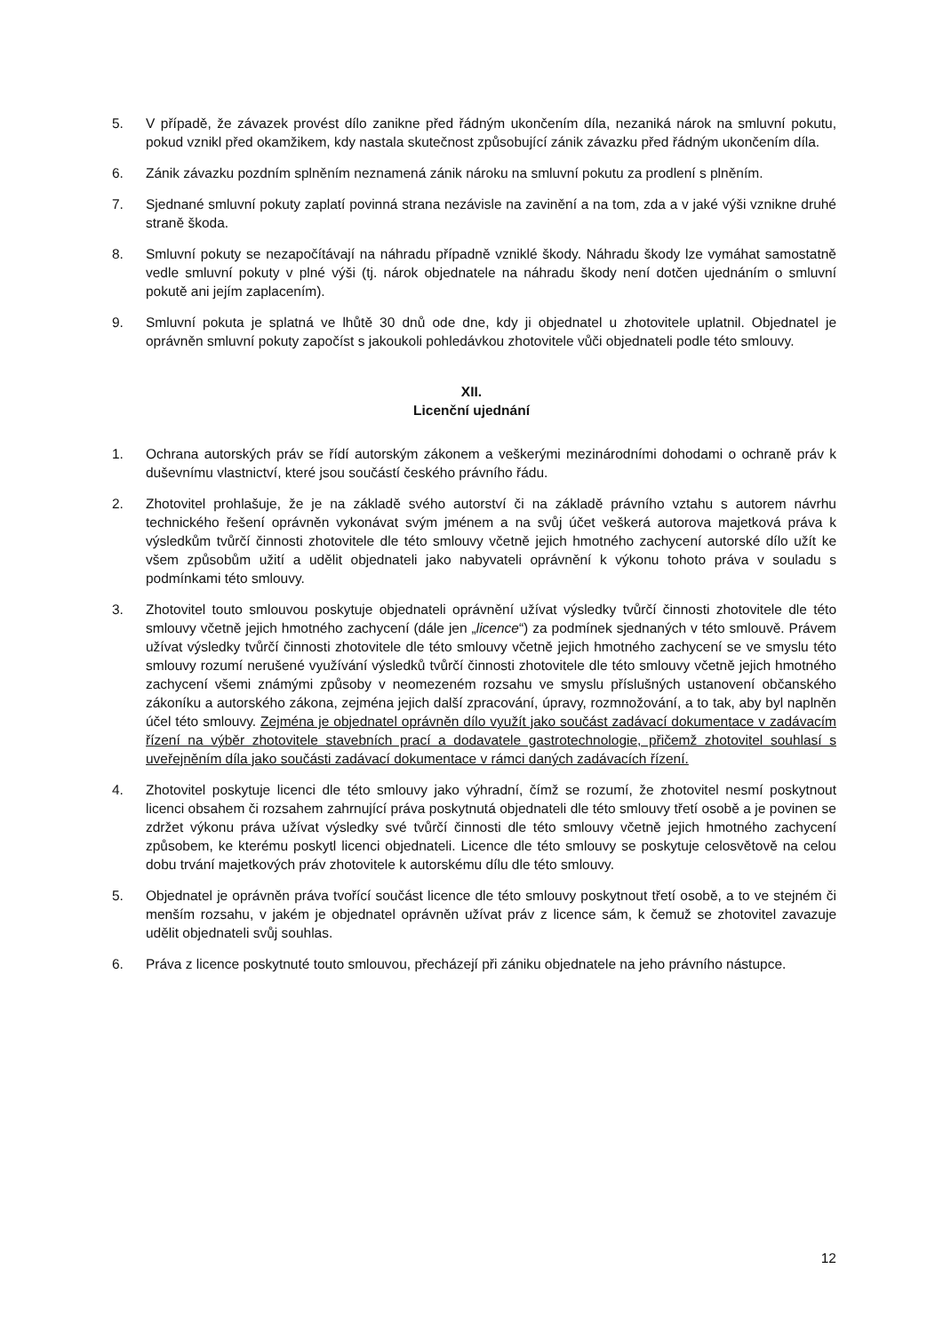5. V případě, že závazek provést dílo zanikne před řádným ukončením díla, nezaniká nárok na smluvní pokutu, pokud vznikl před okamžikem, kdy nastala skutečnost způsobující zánik závazku před řádným ukončením díla.
6. Zánik závazku pozdním splněním neznamená zánik nároku na smluvní pokutu za prodlení s plněním.
7. Sjednané smluvní pokuty zaplatí povinná strana nezávisle na zavinění a na tom, zda a v jaké výši vznikne druhé straně škoda.
8. Smluvní pokuty se nezapočítávají na náhradu případně vzniklé škody. Náhradu škody lze vymáhat samostatně vedle smluvní pokuty v plné výši (tj. nárok objednatele na náhradu škody není dotčen ujednáním o smluvní pokutě ani jejím zaplacením).
9. Smluvní pokuta je splatná ve lhůtě 30 dnů ode dne, kdy ji objednatel u zhotovitele uplatnil. Objednatel je oprávněn smluvní pokuty započíst s jakoukoli pohledávkou zhotovitele vůči objednateli podle této smlouvy.
XII.
Licenční ujednání
1. Ochrana autorských práv se řídí autorským zákonem a veškerými mezinárodními dohodami o ochraně práv k duševnímu vlastnictví, které jsou součástí českého právního řádu.
2. Zhotovitel prohlašuje, že je na základě svého autorství či na základě právního vztahu s autorem návrhu technického řešení oprávněn vykonávat svým jménem a na svůj účet veškerá autorova majetková práva k výsledkům tvůrčí činnosti zhotovitele dle této smlouvy včetně jejich hmotného zachycení autorské dílo užít ke všem způsobům užití a udělit objednateli jako nabyvateli oprávnění k výkonu tohoto práva v souladu s podmínkami této smlouvy.
3. Zhotovitel touto smlouvou poskytuje objednateli oprávnění užívat výsledky tvůrčí činnosti zhotovitele dle této smlouvy včetně jejich hmotného zachycení (dále jen „licence“) za podmínek sjednaných v této smlouvě. Právem užívat výsledky tvůrčí činnosti zhotovitele dle této smlouvy včetně jejich hmotného zachycení se ve smyslu této smlouvy rozumí nerušené využívání výsledků tvůrčí činnosti zhotovitele dle této smlouvy včetně jejich hmotného zachycení všemi známými způsoby v neomezeném rozsahu ve smyslu příslušných ustanovení občanského zákoníku a autorského zákona, zejména jejich další zpracování, úpravy, rozmnožování, a to tak, aby byl naplněn účel této smlouvy. Zejména je objednatel oprávněn dílo využít jako součást zadávací dokumentace v zadávacím řízení na výběr zhotovitele stavebních prací a dodavatele gastrotechnologie, přičemž zhotovitel souhlasí s uveřejněním díla jako součásti zadávací dokumentace v rámci daných zadávacích řízení.
4. Zhotovitel poskytuje licenci dle této smlouvy jako výhradní, čímž se rozumí, že zhotovitel nesmí poskytnout licenci obsahem či rozsahem zahrnující práva poskytnutá objednateli dle této smlouvy třetí osobě a je povinen se zdržet výkonu práva užívat výsledky své tvůrčí činnosti dle této smlouvy včetně jejich hmotného zachycení způsobem, ke kterému poskytl licenci objednateli. Licence dle této smlouvy se poskytuje celosvětově na celou dobu trvání majetkových práv zhotovitele k autorskému dílu dle této smlouvy.
5. Objednatel je oprávněn práva tvořící součást licence dle této smlouvy poskytnout třetí osobě, a to ve stejném či menším rozsahu, v jakém je objednatel oprávněn užívat práv z licence sám, k čemuž se zhotovitel zavazuje udělit objednateli svůj souhlas.
6. Práva z licence poskytnuté touto smlouvou, přecházejí při zániku objednatele na jeho právního nástupce.
12